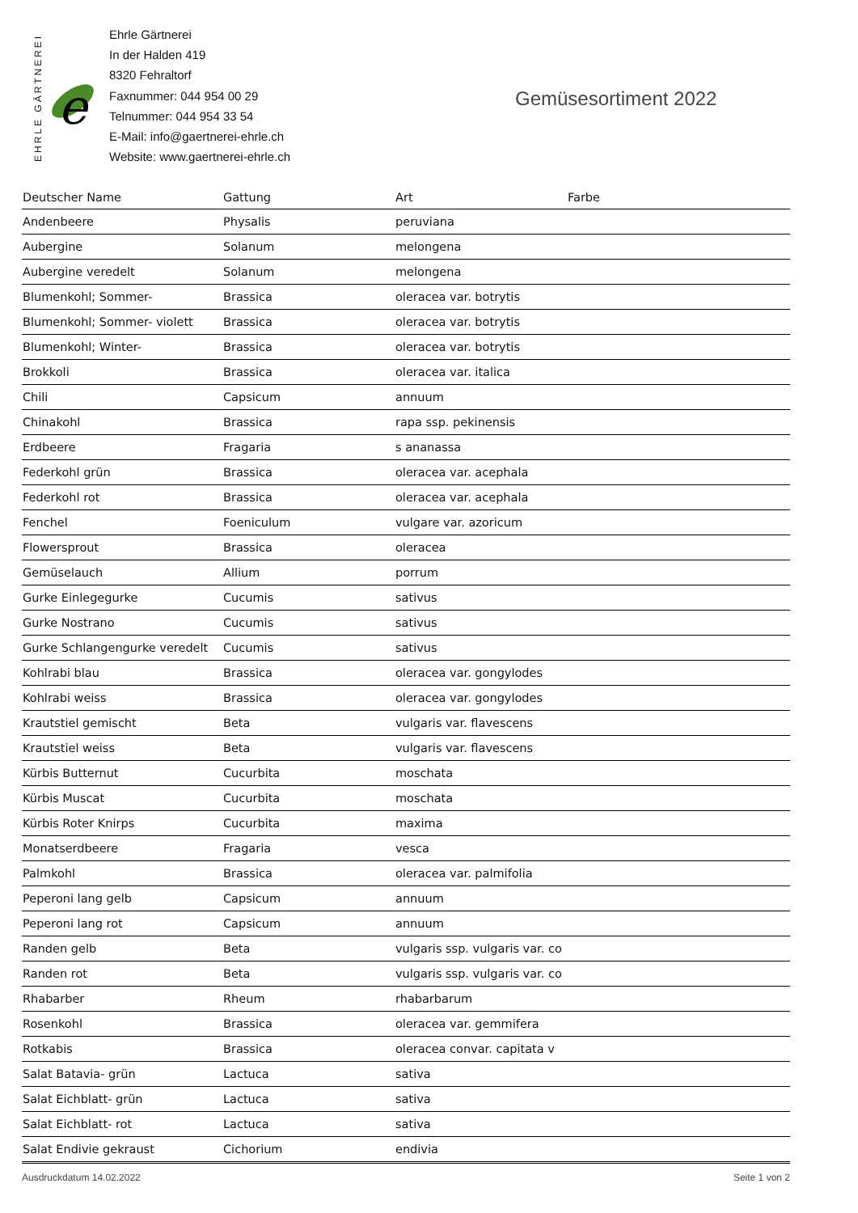EHRLE GÄRTNEREI
e
Ehrle Gärtnerei
In der Halden 419
8320 Fehraltorf
Faxnummer: 044 954 00 29
Telnummer: 044 954 33 54
E-Mail: info@gaertnerei-ehrle.ch
Website: www.gaertnerei-ehrle.ch
Gemüsesortiment 2022
| Deutscher Name | Gattung | Art | Farbe |
| --- | --- | --- | --- |
| Andenbeere | Physalis | peruviana | |
| Aubergine | Solanum | melongena | |
| Aubergine veredelt | Solanum | melongena | |
| Blumenkohl; Sommer- | Brassica | oleracea var. botrytis | |
| Blumenkohl; Sommer- violett | Brassica | oleracea var. botrytis | |
| Blumenkohl; Winter- | Brassica | oleracea var. botrytis | |
| Brokkoli | Brassica | oleracea var. italica | |
| Chili | Capsicum | annuum | |
| Chinakohl | Brassica | rapa ssp. pekinensis | |
| Erdbeere | Fragaria | s ananassa | |
| Federkohl grün | Brassica | oleracea var. acephala | |
| Federkohl rot | Brassica | oleracea var. acephala | |
| Fenchel | Foeniculum | vulgare var. azoricum | |
| Flowersprout | Brassica | oleracea | |
| Gemüselauch | Allium | porrum | |
| Gurke Einlegegurke | Cucumis | sativus | |
| Gurke Nostrano | Cucumis | sativus | |
| Gurke Schlangengurke veredelt | Cucumis | sativus | |
| Kohlrabi blau | Brassica | oleracea var. gongylodes | |
| Kohlrabi weiss | Brassica | oleracea var. gongylodes | |
| Krautstiel gemischt | Beta | vulgaris var. flavescens | |
| Krautstiel weiss | Beta | vulgaris var. flavescens | |
| Kürbis Butternut | Cucurbita | moschata | |
| Kürbis Muscat | Cucurbita | moschata | |
| Kürbis Roter Knirps | Cucurbita | maxima | |
| Monatserdbeere | Fragaria | vesca | |
| Palmkohl | Brassica | oleracea var. palmifolia | |
| Peperoni lang gelb | Capsicum | annuum | |
| Peperoni lang rot | Capsicum | annuum | |
| Randen gelb | Beta | vulgaris ssp. vulgaris var. co | |
| Randen rot | Beta | vulgaris ssp. vulgaris var. co | |
| Rhabarber | Rheum | rhabarbarum | |
| Rosenkohl | Brassica | oleracea var. gemmifera | |
| Rotkabis | Brassica | oleracea convar. capitata v | |
| Salat Batavia- grün | Lactuca | sativa | |
| Salat Eichblatt- grün | Lactuca | sativa | |
| Salat Eichblatt- rot | Lactuca | sativa | |
| Salat Endivie gekraust | Cichorium | endivia | |
Ausdruckdatum 14.02.2022 Seite 1 von 2